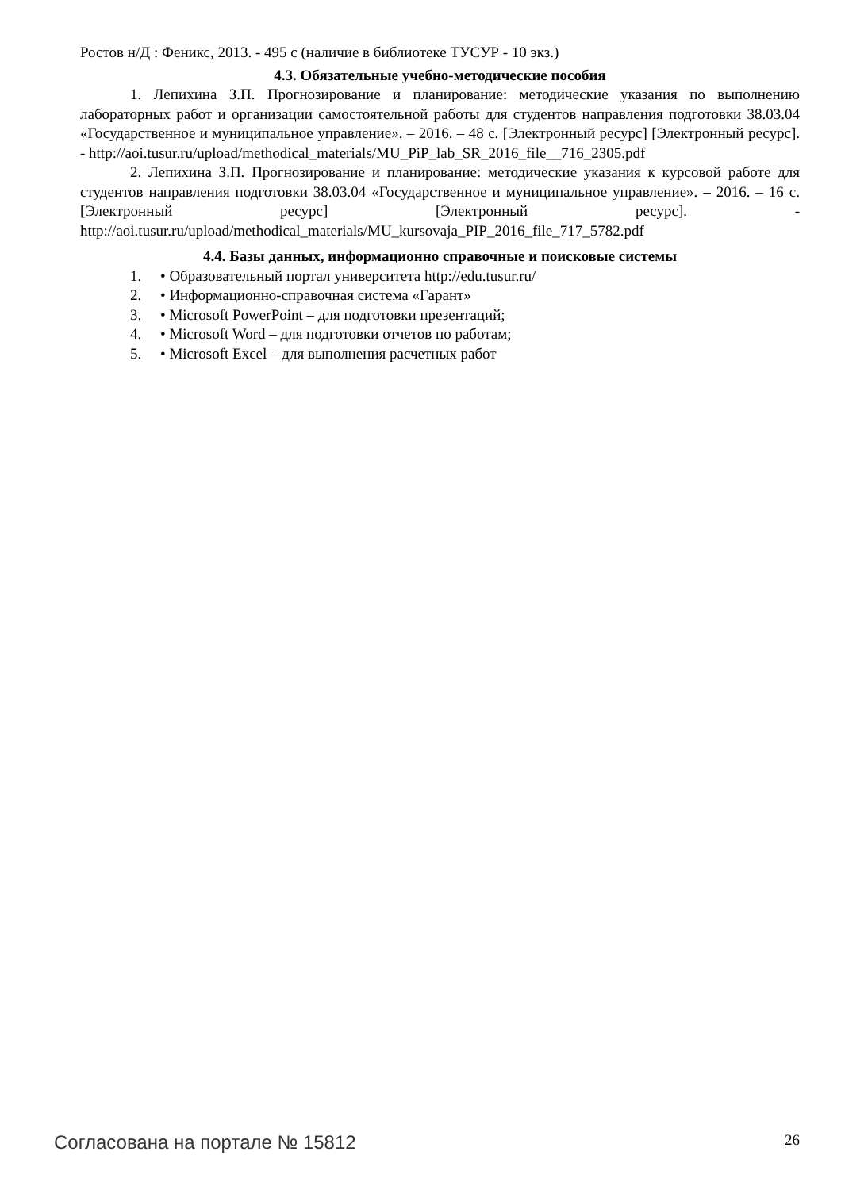Ростов н/Д : Феникс, 2013. - 495 с (наличие в библиотеке ТУСУР - 10 экз.)
4.3. Обязательные учебно-методические пособия
1. Лепихина З.П. Прогнозирование и планирование: методические указания по выполнению лабораторных работ и организации самостоятельной работы для студентов направления подготовки 38.03.04 «Государственное и муниципальное управление». – 2016. – 48 с. [Электронный ресурс] [Электронный ресурс]. - http://aoi.tusur.ru/upload/methodical_materials/MU_PiP_lab_SR_2016_file__716_2305.pdf
2. Лепихина З.П. Прогнозирование и планирование: методические указания к курсовой работе для студентов направления подготовки 38.03.04 «Государственное и муниципальное управление». – 2016. – 16 с. [Электронный ресурс] [Электронный ресурс]. - http://aoi.tusur.ru/upload/methodical_materials/MU_kursovaja_PIP_2016_file_717_5782.pdf
4.4. Базы данных, информационно справочные и поисковые системы
1. • Образовательный портал университета http://edu.tusur.ru/
2. • Информационно-справочная система «Гарант»
3. • Microsoft PowerPoint – для подготовки презентаций;
4. • Microsoft Word – для подготовки отчетов по работам;
5. • Microsoft Excel – для выполнения расчетных работ
Согласована на портале № 15812 26